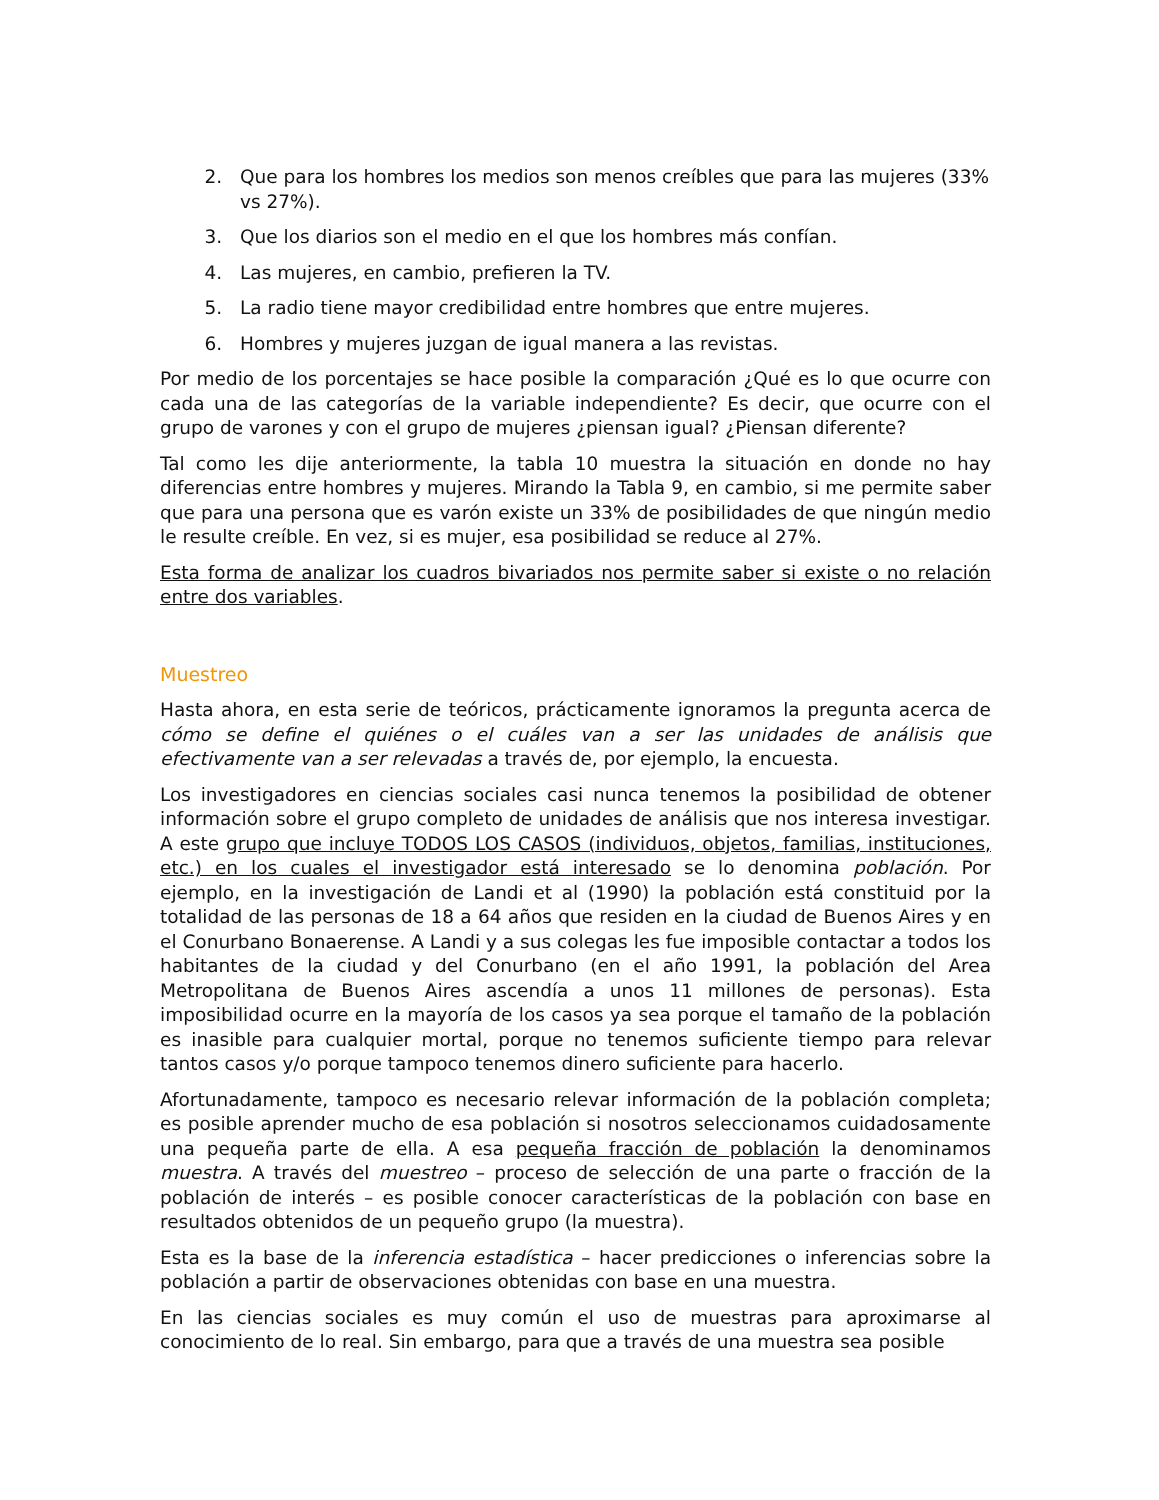2. Que para los hombres los medios son menos creíbles que para las mujeres (33% vs 27%).
3. Que los diarios son el medio en el que los hombres más confían.
4. Las mujeres, en cambio, prefieren la TV.
5. La radio tiene mayor credibilidad entre hombres que entre mujeres.
6. Hombres y mujeres juzgan de igual manera a las revistas.
Por medio de los porcentajes se hace posible la comparación ¿Qué es lo que ocurre con cada una de las categorías de la variable independiente? Es decir, que ocurre con el grupo de varones y con el grupo de mujeres ¿piensan igual? ¿Piensan diferente?
Tal como les dije anteriormente, la tabla 10 muestra la situación en donde no hay diferencias entre hombres y mujeres. Mirando la Tabla 9, en cambio, si me permite saber que para una persona que es varón existe un 33% de posibilidades de que ningún medio le resulte creíble. En vez, si es mujer, esa posibilidad se reduce al 27%.
Esta forma de analizar los cuadros bivariados nos permite saber si existe o no relación entre dos variables.
Muestreo
Hasta ahora, en esta serie de teóricos, prácticamente ignoramos la pregunta acerca de cómo se define el quiénes o el cuáles van a ser las unidades de análisis que efectivamente van a ser relevadas a través de, por ejemplo, la encuesta.
Los investigadores en ciencias sociales casi nunca tenemos la posibilidad de obtener información sobre el grupo completo de unidades de análisis que nos interesa investigar. A este grupo que incluye TODOS LOS CASOS (individuos, objetos, familias, instituciones, etc.) en los cuales el investigador está interesado se lo denomina población. Por ejemplo, en la investigación de Landi et al (1990) la población está constituid por la totalidad de las personas de 18 a 64 años que residen en la ciudad de Buenos Aires y en el Conurbano Bonaerense. A Landi y a sus colegas les fue imposible contactar a todos los habitantes de la ciudad y del Conurbano (en el año 1991, la población del Area Metropolitana de Buenos Aires ascendía a unos 11 millones de personas). Esta imposibilidad ocurre en la mayoría de los casos ya sea porque el tamaño de la población es inasible para cualquier mortal, porque no tenemos suficiente tiempo para relevar tantos casos y/o porque tampoco tenemos dinero suficiente para hacerlo.
Afortunadamente, tampoco es necesario relevar información de la población completa; es posible aprender mucho de esa población si nosotros seleccionamos cuidadosamente una pequeña parte de ella. A esa pequeña fracción de población la denominamos muestra. A través del muestreo – proceso de selección de una parte o fracción de la población de interés – es posible conocer características de la población con base en resultados obtenidos de un pequeño grupo (la muestra).
Esta es la base de la inferencia estadística – hacer predicciones o inferencias sobre la población a partir de observaciones obtenidas con base en una muestra.
En las ciencias sociales es muy común el uso de muestras para aproximarse al conocimiento de lo real. Sin embargo, para que a través de una muestra sea posible